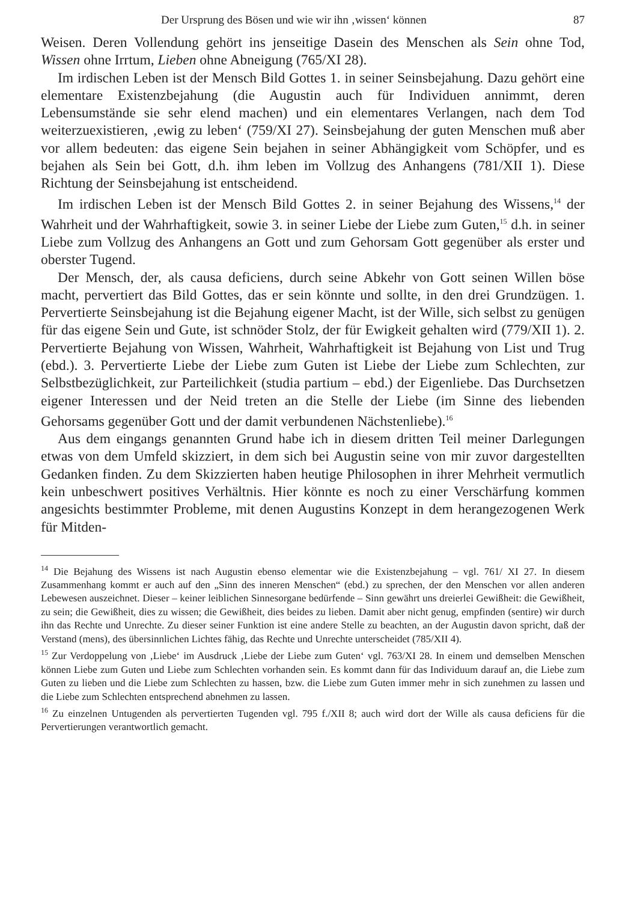Der Ursprung des Bösen und wie wir ihn ‚wissen‘ können 87
Weisen. Deren Vollendung gehört ins jenseitige Dasein des Menschen als Sein ohne Tod, Wissen ohne Irrtum, Lieben ohne Abneigung (765/XI 28).
Im irdischen Leben ist der Mensch Bild Gottes 1. in seiner Seinsbejahung. Dazu gehört eine elementare Existenzbejahung (die Augustin auch für Individuen annimmt, deren Lebensumstände sie sehr elend machen) und ein elementares Verlangen, nach dem Tod weiterzuexistieren, ‚ewig zu leben‘ (759/XI 27). Seinsbejahung der guten Menschen muß aber vor allem bedeuten: das eigene Sein bejahen in seiner Abhängigkeit vom Schöpfer, und es bejahen als Sein bei Gott, d.h. ihm leben im Vollzug des Anhangens (781/XII 1). Diese Richtung der Seinsbejahung ist entscheidend.
Im irdischen Leben ist der Mensch Bild Gottes 2. in seiner Bejahung des Wissens,<sup>14</sup> der Wahrheit und der Wahrhaftigkeit, sowie 3. in seiner Liebe der Liebe zum Guten,<sup>15</sup> d.h. in seiner Liebe zum Vollzug des Anhangens an Gott und zum Gehorsam Gott gegenüber als erster und oberster Tugend.
Der Mensch, der, als causa deficiens, durch seine Abkehr von Gott seinen Willen böse macht, pervertiert das Bild Gottes, das er sein könnte und sollte, in den drei Grundzügen. 1. Pervertierte Seinsbejahung ist die Bejahung eigener Macht, ist der Wille, sich selbst zu genügen für das eigene Sein und Gute, ist schnöder Stolz, der für Ewigkeit gehalten wird (779/XII 1). 2. Pervertierte Bejahung von Wissen, Wahrheit, Wahrhaftigkeit ist Bejahung von List und Trug (ebd.). 3. Pervertierte Liebe der Liebe zum Guten ist Liebe der Liebe zum Schlechten, zur Selbstbezüglichkeit, zur Parteilichkeit (studia partium – ebd.) der Eigenliebe. Das Durchsetzen eigener Interessen und der Neid treten an die Stelle der Liebe (im Sinne des liebenden Gehorsams gegenüber Gott und der damit verbundenen Nächstenliebe).<sup>16</sup>
Aus dem eingangs genannten Grund habe ich in diesem dritten Teil meiner Darlegungen etwas von dem Umfeld skizziert, in dem sich bei Augustin seine von mir zuvor dargestellten Gedanken finden. Zu dem Skizzierten haben heutige Philosophen in ihrer Mehrheit vermutlich kein unbeschwert positives Verhältnis. Hier könnte es noch zu einer Verschärfung kommen angesichts bestimmter Probleme, mit denen Augustins Konzept in dem herangezogenen Werk für Mitden-
<sup>14</sup> Die Bejahung des Wissens ist nach Augustin ebenso elementar wie die Existenzbejahung – vgl. 761/ XI 27. In diesem Zusammenhang kommt er auch auf den „Sinn des inneren Menschen“ (ebd.) zu sprechen, der den Menschen vor allen anderen Lebewesen auszeichnet. Dieser – keiner leiblichen Sinnesorgane bedürfende – Sinn gewährt uns dreierlei Gewißheit: die Gewißheit, zu sein; die Gewißheit, dies zu wissen; die Gewißheit, dies beides zu lieben. Damit aber nicht genug, empfinden (sentire) wir durch ihn das Rechte und Unrechte. Zu dieser seiner Funktion ist eine andere Stelle zu beachten, an der Augustin davon spricht, daß der Verstand (mens), des übersinnlichen Lichtes fähig, das Rechte und Unrechte unterscheidet (785/XII 4).
<sup>15</sup> Zur Verdoppelung von ‚Liebe‘ im Ausdruck ‚Liebe der Liebe zum Guten‘ vgl. 763/XI 28. In einem und demselben Menschen können Liebe zum Guten und Liebe zum Schlechten vorhanden sein. Es kommt dann für das Individuum darauf an, die Liebe zum Guten zu lieben und die Liebe zum Schlechten zu hassen, bzw. die Liebe zum Guten immer mehr in sich zunehmen zu lassen und die Liebe zum Schlechten entsprechend abnehmen zu lassen.
<sup>16</sup> Zu einzelnen Untugenden als pervertierten Tugenden vgl. 795 f./XII 8; auch wird dort der Wille als causa deficiens für die Pervertierungen verantwortlich gemacht.